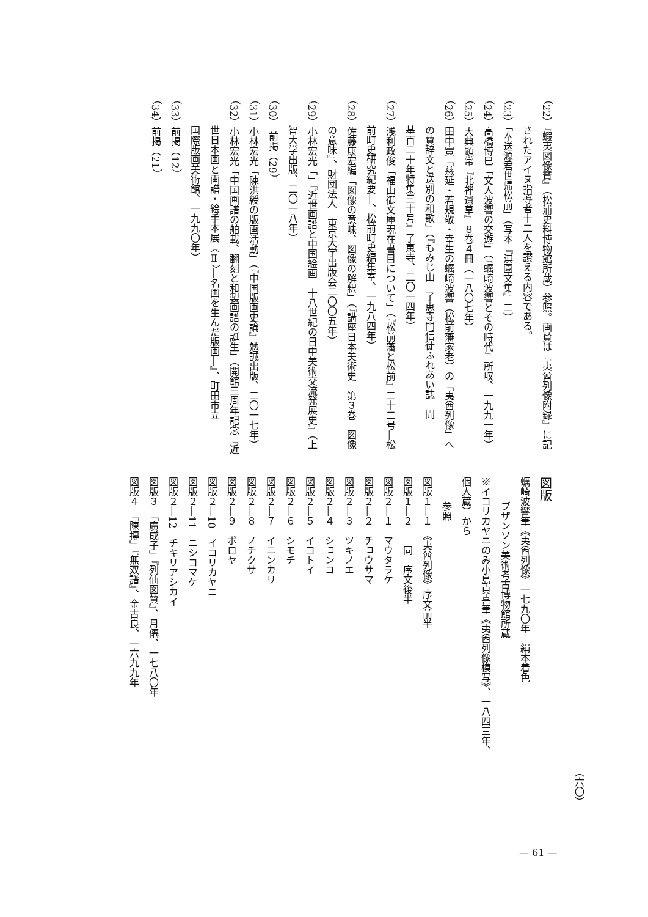（六〇）
（22）『蝦夷図像賛』（松浦史料博物館所蔵）参照。画賛は『夷酋列像附録』に記
されたアイヌ指導者十二人を讃える内容である。
（23）「奉送源君世帰松前」（写本『淇園文集』二）
（24）高橋博巳「文人波響の交遊」（『蠣崎波響とその時代』所収、一九九一年）
（25）大典顕常『北禅遺草』８巻４冊（一八〇七年）
（26）田中實「慈延・若規敬・幸生の蠣崎波響（松前藩家老）の「夷酋列像」へ
の賛辞文と送別の和歌」（『もみじ山　了恵寺門信徒ふれあい誌　開
基百二十年特集三十号』了恵寺、二〇一四年）
（27）浅利政俊「福山御文庫現在書目について」（『松前藩と松前』二十二号―松
前町史研究紀要―、松前町史編集室、一九八四年）
（28）佐藤康宏編「図像の意味、図像の解釈」（『講座日本美術史　第３巻　図像
の意味』、財団法人　東京大学出版会二〇〇五年）
（29）小林宏光「」『近世画譜と中国絵画　十八世紀の日中美術交流発展史』（上
智大学出版、二〇一八年）
（30）　前掲（29）
（31）小林宏光「陳洪綬の版画活動」（『中国版画史論』勉誠出版、二〇一七年）
（32）小林宏光「中国画譜の舶載、翻刻と和製画譜の誕生」（開館三周年記念『近
世日本画と画譜・絵手本展〈Ⅱ〉―名画を生んだ版画―』、町田市立
国際版画美術館、一九九〇年）
（33）前掲（12）
（34）前掲（21）
図版
蠣崎波響筆《夷酋列像》一七九〇年　絹本着色
ブザンソン美術考古博物館所蔵
※イコリカヤニのみ小島貞喜筆《夷酋列像模写》、一八四三年、個人蔵）から
参照
図版１―１　《夷酋列像》序文前半
図版１―２　　同　序文後半
図版２―１　マウタラケ
図版２―２　チョウサマ
図版２―３　ツキノエ
図版２―４　ションコ
図版２―５　イコトイ
図版２―６　シモチ
図版２―７　イニンカリ
図版２―８　ノチクサ
図版２―９　ポロヤ
図版２―10　イコリカヤニ
図版２―11　ニシコマケ
図版２―12　チキリアシカイ
図版３　「廣成子」『列仙図賛』、月僊、一七八〇年
図版４　「陳摶」『無双譜』、金古良、一六九九年
— 61 —